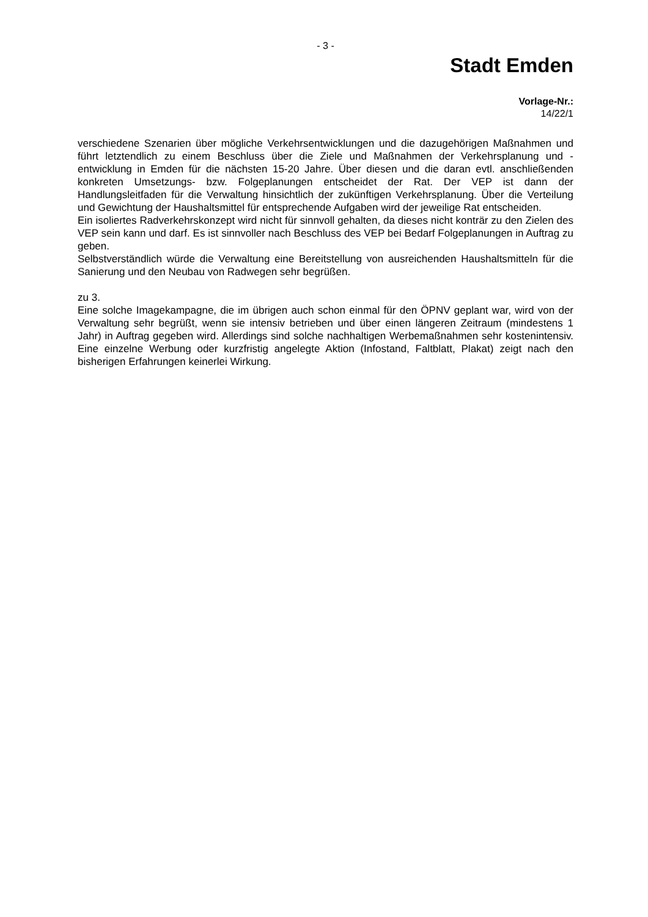- 3 -
Stadt Emden
Vorlage-Nr.:
14/22/1
verschiedene Szenarien über mögliche Verkehrsentwicklungen und die dazugehörigen Maßnahmen und führt letztendlich zu einem Beschluss über die Ziele und Maßnahmen der Verkehrsplanung und -entwicklung in Emden für die nächsten 15-20 Jahre. Über diesen und die daran evtl. anschließenden konkreten Umsetzungs- bzw. Folgeplanungen entscheidet der Rat. Der VEP ist dann der Handlungsleitfaden für die Verwaltung hinsichtlich der zukünftigen Verkehrsplanung. Über die Verteilung und Gewichtung der Haushaltsmittel für entsprechende Aufgaben wird der jeweilige Rat entscheiden.
Ein isoliertes Radverkehrskonzept wird nicht für sinnvoll gehalten, da dieses nicht konträr zu den Zielen des VEP sein kann und darf. Es ist sinnvoller nach Beschluss des VEP bei Bedarf Folgeplanungen in Auftrag zu geben.
Selbstverständlich würde die Verwaltung eine Bereitstellung von ausreichenden Haushaltsmitteln für die Sanierung und den Neubau von Radwegen sehr begrüßen.
zu 3.
Eine solche Imagekampagne, die im übrigen auch schon einmal für den ÖPNV geplant war, wird von der Verwaltung sehr begrüßt, wenn sie intensiv betrieben und über einen längeren Zeitraum (mindestens 1 Jahr) in Auftrag gegeben wird. Allerdings sind solche nachhaltigen Werbemaßnahmen sehr kostenintensiv. Eine einzelne Werbung oder kurzfristig angelegte Aktion (Infostand, Faltblatt, Plakat) zeigt nach den bisherigen Erfahrungen keinerlei Wirkung.